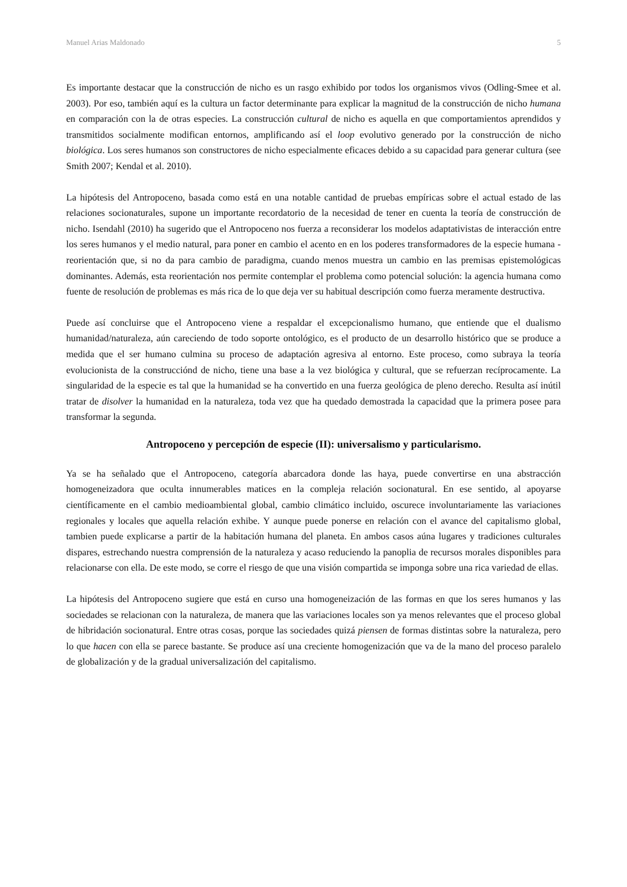Manuel Arias Maldonado 5
Es importante destacar que la construcción de nicho es un rasgo exhibido por todos los organismos vivos (Odling-Smee et al. 2003). Por eso, también aquí es la cultura un factor determinante para explicar la magnitud de la construcción de nicho humana en comparación con la de otras especies. La construcción cultural de nicho es aquella en que comportamientos aprendidos y transmitidos socialmente modifican entornos, amplificando así el loop evolutivo generado por la construcción de nicho biológica. Los seres humanos son constructores de nicho especialmente eficaces debido a su capacidad para generar cultura (see Smith 2007; Kendal et al. 2010).
La hipótesis del Antropoceno, basada como está en una notable cantidad de pruebas empíricas sobre el actual estado de las relaciones socionaturales, supone un importante recordatorio de la necesidad de tener en cuenta la teoría de construcción de nicho. Isendahl (2010) ha sugerido que el Antropoceno nos fuerza a reconsiderar los modelos adaptativistas de interacción entre los seres humanos y el medio natural, para poner en cambio el acento en en los poderes transformadores de la especie humana -reorientación que, si no da para cambio de paradigma, cuando menos muestra un cambio en las premisas epistemológicas dominantes. Además, esta reorientación nos permite contemplar el problema como potencial solución: la agencia humana como fuente de resolución de problemas es más rica de lo que deja ver su habitual descripción como fuerza meramente destructiva.
Puede así concluirse que el Antropoceno viene a respaldar el excepcionalismo humano, que entiende que el dualismo humanidad/naturaleza, aún careciendo de todo soporte ontológico, es el producto de un desarrollo histórico que se produce a medida que el ser humano culmina su proceso de adaptación agresiva al entorno. Este proceso, como subraya la teoría evolucionista de la construcciónd de nicho, tiene una base a la vez biológica y cultural, que se refuerzan recíprocamente. La singularidad de la especie es tal que la humanidad se ha convertido en una fuerza geológica de pleno derecho. Resulta así inútil tratar de disolver la humanidad en la naturaleza, toda vez que ha quedado demostrada la capacidad que la primera posee para transformar la segunda.
Antropoceno y percepción de especie (II): universalismo y particularismo.
Ya se ha señalado que el Antropoceno, categoría abarcadora donde las haya, puede convertirse en una abstracción homogeneizadora que oculta innumerables matices en la compleja relación socionatural. En ese sentido, al apoyarse científicamente en el cambio medioambiental global, cambio climático incluido, oscurece involuntariamente las variaciones regionales y locales que aquella relación exhibe. Y aunque puede ponerse en relación con el avance del capitalismo global, tambien puede explicarse a partir de la habitación humana del planeta. En ambos casos aúna lugares y tradiciones culturales dispares, estrechando nuestra comprensión de la naturaleza y acaso reduciendo la panoplia de recursos morales disponibles para relacionarse con ella. De este modo, se corre el riesgo de que una visión compartida se imponga sobre una rica variedad de ellas.
La hipótesis del Antropoceno sugiere que está en curso una homogeneización de las formas en que los seres humanos y las sociedades se relacionan con la naturaleza, de manera que las variaciones locales son ya menos relevantes que el proceso global de hibridación socionatural. Entre otras cosas, porque las sociedades quizá piensen de formas distintas sobre la naturaleza, pero lo que hacen con ella se parece bastante. Se produce así una creciente homogenización que va de la mano del proceso paralelo de globalización y de la gradual universalización del capitalismo.